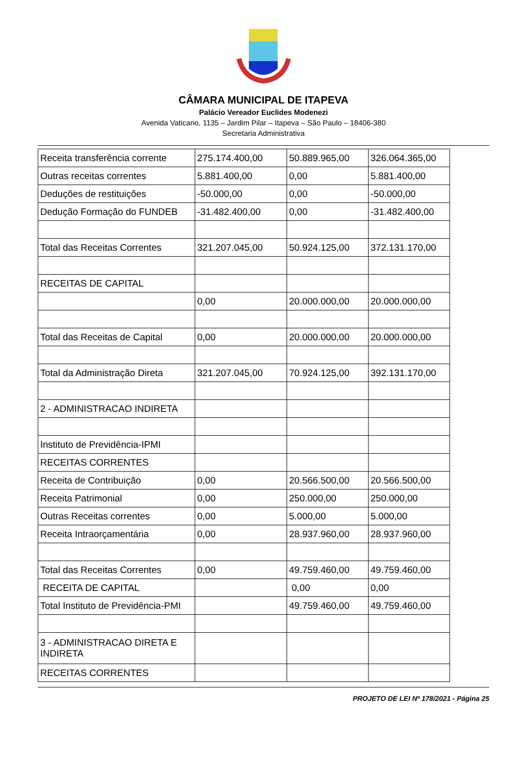CÂMARA MUNICIPAL DE ITAPEVA
Palácio Vereador Euclides Modenezi
Avenida Vaticano, 1135 – Jardim Pilar – Itapeva – São Paulo – 18406-380
Secretaria Administrativa
| Receita transferência corrente | 275.174.400,00 | 50.889.965,00 | 326.064.365,00 |
| Outras receitas correntes | 5.881.400,00 | 0,00 | 5.881.400,00 |
| Deduções de restituições | -50.000,00 | 0,00 | -50.000,00 |
| Dedução Formação do FUNDEB | -31.482.400,00 | 0,00 | -31.482.400,00 |
| Total das Receitas Correntes | 321.207.045,00 | 50.924.125,00 | 372.131.170,00 |
| RECEITAS DE CAPITAL | | | |
| | 0,00 | 20.000.000,00 | 20.000.000,00 |
| Total das Receitas de Capital | 0,00 | 20.000.000,00 | 20.000.000,00 |
| Total da Administração Direta | 321.207.045,00 | 70.924.125,00 | 392.131.170,00 |
| 2 - ADMINISTRACAO INDIRETA | | | |
| Instituto de Previdência-IPMI | | | |
| RECEITAS CORRENTES | | | |
| Receita de Contribuição | 0,00 | 20.566.500,00 | 20.566.500,00 |
| Receita Patrimonial | 0,00 | 250.000,00 | 250.000,00 |
| Outras Receitas correntes | 0,00 | 5.000,00 | 5.000,00 |
| Receita Intraorçamentária | 0,00 | 28.937.960,00 | 28.937.960,00 |
| Total das Receitas Correntes | 0,00 | 49.759.460,00 | 49.759.460,00 |
| RECEITA DE CAPITAL | | 0,00 | 0,00 |
| Total Instituto de Previdência-PMI | | 49.759.460,00 | 49.759.460,00 |
| 3 - ADMINISTRACAO DIRETA E INDIRETA | | | |
| RECEITAS CORRENTES | | | |
PROJETO DE LEI Nº 178/2021 - Página 25